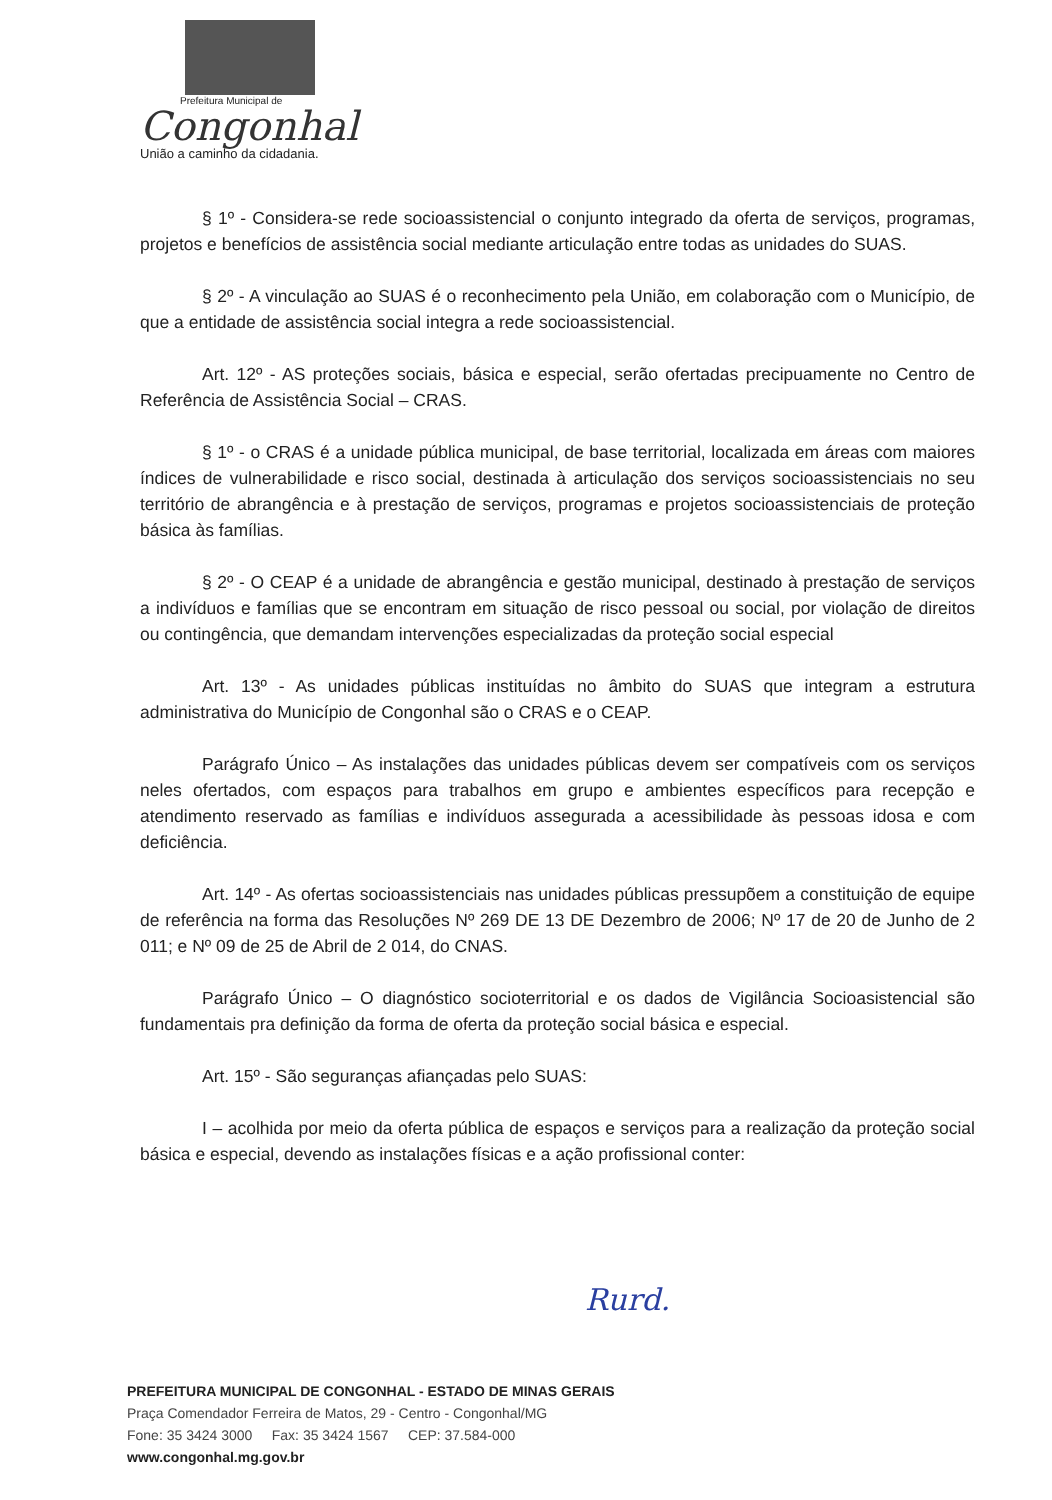Prefeitura Municipal de
Congonhal
União a caminho da cidadania.
§ 1º - Considera-se rede socioassistencial o conjunto integrado da oferta de serviços, programas, projetos e benefícios de assistência social mediante articulação entre todas as unidades do SUAS.
§ 2º - A vinculação ao SUAS é o reconhecimento pela União, em colaboração com o Município, de que a entidade de assistência social integra a rede socioassistencial.
Art. 12º - AS proteções sociais, básica e especial, serão ofertadas precipuamente no Centro de Referência de Assistência Social – CRAS.
§ 1º - o CRAS é a unidade pública municipal, de base territorial, localizada em áreas com maiores índices de vulnerabilidade e risco social, destinada à articulação dos serviços socioassistenciais no seu território de abrangência e à prestação de serviços, programas e projetos socioassistenciais de proteção básica às famílias.
§ 2º - O CEAP é a unidade de abrangência e gestão municipal, destinado à prestação de serviços a indivíduos e famílias que se encontram em situação de risco pessoal ou social, por violação de direitos ou contingência, que demandam intervenções especializadas da proteção social especial
Art. 13º - As unidades públicas instituídas no âmbito do SUAS que integram a estrutura administrativa do Município de Congonhal são o CRAS e o CEAP.
Parágrafo Único – As instalações das unidades públicas devem ser compatíveis com os serviços neles ofertados, com espaços para trabalhos em grupo e ambientes específicos para recepção e atendimento reservado as famílias e indivíduos assegurada a acessibilidade às pessoas idosa e com deficiência.
Art. 14º - As ofertas socioassistenciais nas unidades públicas pressupõem a constituição de equipe de referência na forma das Resoluções Nº 269 DE 13 DE Dezembro de 2006; Nº 17 de 20 de Junho de 2 011; e Nº 09 de 25 de Abril de 2 014, do CNAS.
Parágrafo Único – O diagnóstico socioterritorial e os dados de Vigilância Socioasistencial são fundamentais pra definição da forma de oferta da proteção social básica e especial.
Art. 15º - São seguranças afiançadas pelo SUAS:
I – acolhida por meio da oferta pública de espaços e serviços para a realização da proteção social básica e especial, devendo as instalações físicas e a ação profissional conter:
Rurd.
PREFEITURA MUNICIPAL DE CONGONHAL - ESTADO DE MINAS GERAIS
Praça Comendador Ferreira de Matos, 29 - Centro - Congonhal/MG
Fone: 35 3424 3000 Fax: 35 3424 1567 CEP: 37.584-000
www.congonhal.mg.gov.br